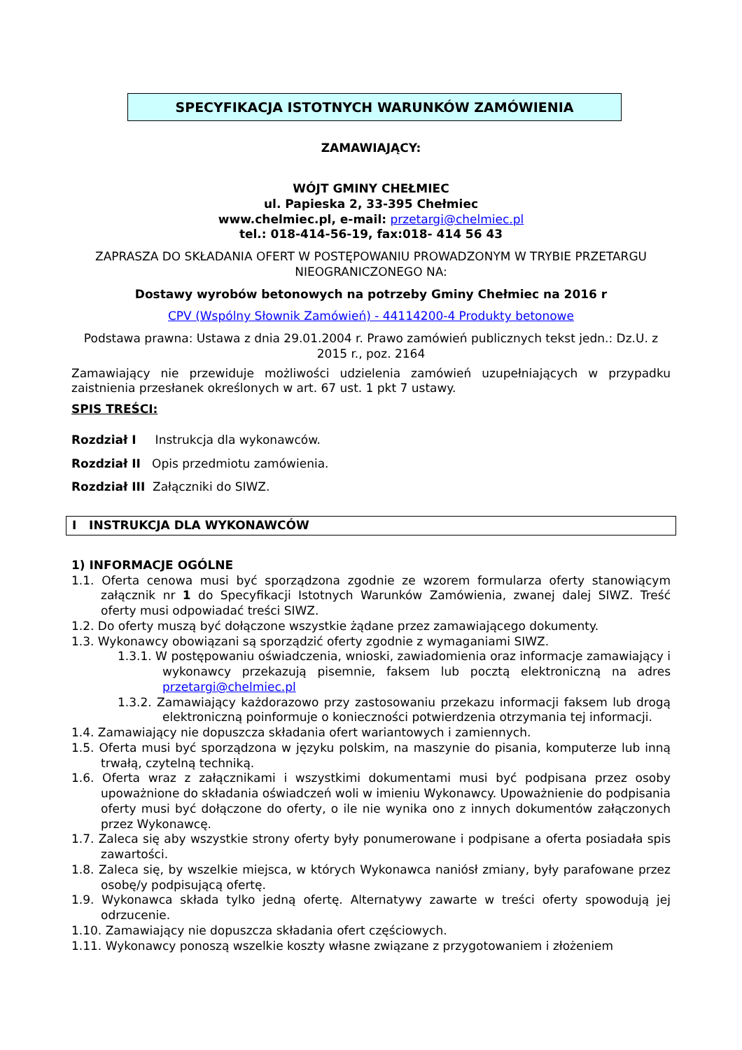SPECYFIKACJA ISTOTNYCH WARUNKÓW ZAMÓWIENIA
ZAMAWIAJĄCY:
WÓJT GMINY CHEŁMIEC
ul. Papieska 2, 33-395 Chełmiec
www.chelmiec.pl, e-mail: przetargi@chelmiec.pl
tel.: 018-414-56-19, fax:018- 414 56 43
ZAPRASZA DO SKŁADANIA OFERT W POSTĘPOWANIU PROWADZONYM W TRYBIE PRZETARGU NIEOGRANICZONEGO NA:
Dostawy wyrobów betonowych na potrzeby Gminy Chełmiec na 2016 r
CPV (Wspólny Słownik Zamówień) - 44114200-4 Produkty betonowe
Podstawa prawna: Ustawa z dnia 29.01.2004 r. Prawo zamówień publicznych tekst jedn.: Dz.U. z 2015 r., poz. 2164
Zamawiający nie przewiduje możliwości udzielenia zamówień uzupełniających w przypadku zaistnienia przesłanek określonych w art. 67 ust. 1 pkt 7 ustawy.
SPIS TREŚCI:
Rozdział I Instrukcja dla wykonawców.
Rozdział II Opis przedmiotu zamówienia.
Rozdział III Załączniki do SIWZ.
I INSTRUKCJA DLA WYKONAWCÓW
1) INFORMACJE OGÓLNE
1.1. Oferta cenowa musi być sporządzona zgodnie ze wzorem formularza oferty stanowiącym załącznik nr 1 do Specyfikacji Istotnych Warunków Zamówienia, zwanej dalej SIWZ. Treść oferty musi odpowiadać treści SIWZ.
1.2. Do oferty muszą być dołączone wszystkie żądane przez zamawiającego dokumenty.
1.3. Wykonawcy obowiązani są sporządzić oferty zgodnie z wymaganiami SIWZ.
1.3.1. W postępowaniu oświadczenia, wnioski, zawiadomienia oraz informacje zamawiający i wykonawcy przekazują pisemnie, faksem lub pocztą elektroniczną na adres przetargi@chelmiec.pl
1.3.2. Zamawiający każdorazowo przy zastosowaniu przekazu informacji faksem lub drogą elektroniczną poinformuje o konieczności potwierdzenia otrzymania tej informacji.
1.4. Zamawiający nie dopuszcza składania ofert wariantowych i zamiennych.
1.5. Oferta musi być sporządzona w języku polskim, na maszynie do pisania, komputerze lub inną trwałą, czytelną techniką.
1.6. Oferta wraz z załącznikami i wszystkimi dokumentami musi być podpisana przez osoby upoważnione do składania oświadczeń woli w imieniu Wykonawcy. Upoważnienie do podpisania oferty musi być dołączone do oferty, o ile nie wynika ono z innych dokumentów załączonych przez Wykonawcę.
1.7. Zaleca się aby wszystkie strony oferty były ponumerowane i podpisane a oferta posiadała spis zawartości.
1.8. Zaleca się, by wszelkie miejsca, w których Wykonawca naniósł zmiany, były parafowane przez osobę/y podpisującą ofertę.
1.9. Wykonawca składa tylko jedną ofertę. Alternatywy zawarte w treści oferty spowodują jej odrzucenie.
1.10. Zamawiający nie dopuszcza składania ofert częściowych.
1.11. Wykonawcy ponoszą wszelkie koszty własne związane z przygotowaniem i złożeniem